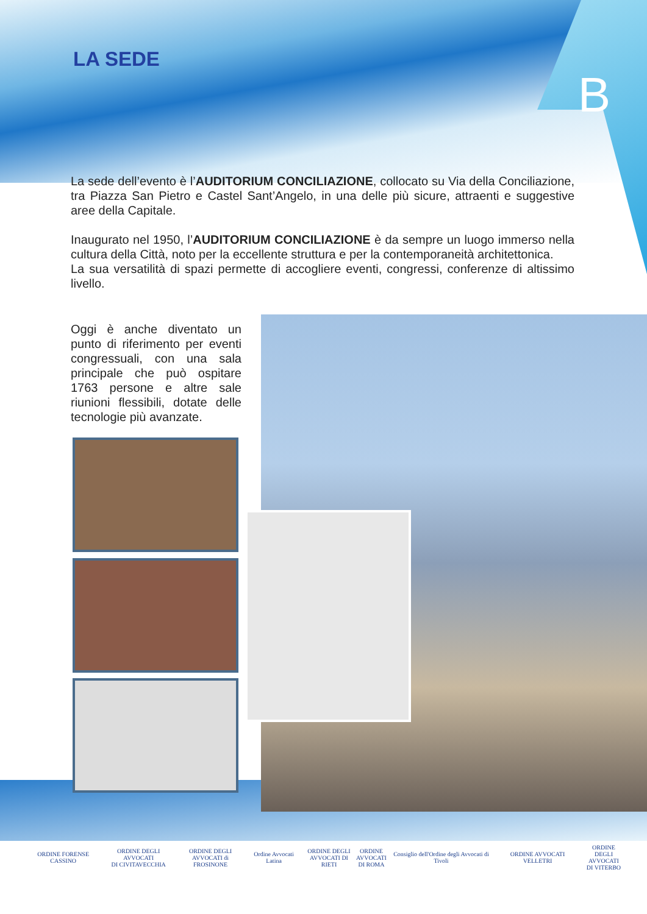LA SEDE
B
La sede dell’evento è l’AUDITORIUM CONCILIAZIONE, collocato su Via della Conciliazione, tra Piazza San Pietro e Castel Sant’Angelo, in una delle più sicure, attraenti e suggestive aree della Capitale.
Inaugurato nel 1950, l’AUDITORIUM CONCILIAZIONE è da sempre un luogo immerso nella cultura della Città, noto per la eccellente struttura e per la contemporaneità architettonica.
La sua versatilità di spazi permette di accogliere eventi, congressi, conferenze di altissimo livello.
Oggi è anche diventato un punto di riferimento per eventi congressuali, con una sala principale che può ospitare 1763 persone e altre sale riunioni flessibili, dotate delle tecnologie più avanzate.
ORDINE FORENSE CASSINO
ORDINE DEGLI AVVOCATI
DI CIVITAVECCHIA
ORDINE DEGLI
AVVOCATI di FROSINONE
Ordine Avvocati Latina
ORDINE DEGLI
AVVOCATI DI RIETI
ORDINE
AVVOCATI
DI ROMA
Consiglio dell'Ordine degli Avvocati di Tivoli
ORDINE AVVOCATI VELLETRI
ORDINE
DEGLI AVVOCATI
DI VITERBO